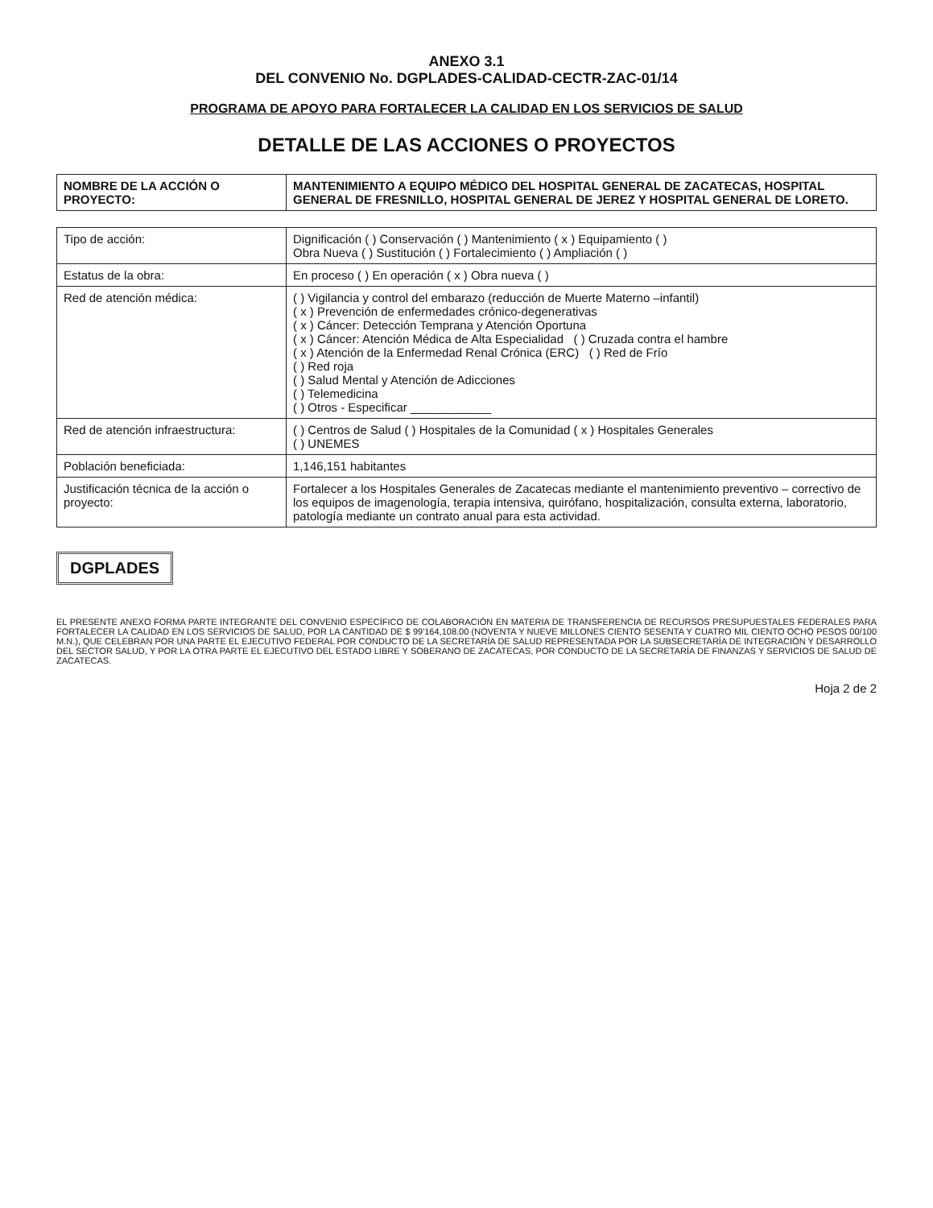ANEXO 3.1
DEL CONVENIO No. DGPLADES-CALIDAD-CECTR-ZAC-01/14
PROGRAMA DE APOYO PARA FORTALECER LA CALIDAD EN LOS SERVICIOS DE SALUD
DETALLE DE LAS ACCIONES O PROYECTOS
| NOMBRE DE LA ACCIÓN O PROYECTO: | MANTENIMIENTO A EQUIPO MÉDICO DEL HOSPITAL GENERAL DE ZACATECAS, HOSPITAL GENERAL DE FRESNILLO, HOSPITAL GENERAL DE JEREZ Y HOSPITAL GENERAL DE LORETO. |
| --- | --- |
| Tipo de acción: | Dignificación ( ) Conservación ( ) Mantenimiento ( x ) Equipamiento ( ) Obra Nueva ( ) Sustitución ( ) Fortalecimiento ( ) Ampliación ( ) |
| Estatus de la obra: | En proceso ( ) En operación ( x ) Obra nueva ( ) |
| Red de atención médica: | ( ) Vigilancia y control del embarazo (reducción de Muerte Materno –infantil) ( x ) Prevención de enfermedades crónico-degenerativas ( x ) Cáncer: Detección Temprana y Atención Oportuna ( x ) Cáncer: Atención Médica de Alta Especialidad ( ) Cruzada contra el hambre ( x ) Atención de la Enfermedad Renal Crónica (ERC) ( ) Red de Frío ( ) Red roja ( ) Salud Mental y Atención de Adicciones ( ) Telemedicina ( ) Otros - Especificar ____________ |
| Red de atención infraestructura: | ( ) Centros de Salud ( ) Hospitales de la Comunidad ( x ) Hospitales Generales ( ) UNEMES |
| Población beneficiada: | 1,146,151 habitantes |
| Justificación técnica de la acción o proyecto: | Fortalecer a los Hospitales Generales de Zacatecas mediante el mantenimiento preventivo – correctivo de los equipos de imagenología, terapia intensiva, quirófano, hospitalización, consulta externa, laboratorio, patología mediante un contrato anual para esta actividad. |
DGPLADES
EL PRESENTE ANEXO FORMA PARTE INTEGRANTE DEL CONVENIO ESPECÍFICO DE COLABORACIÓN EN MATERIA DE TRANSFERENCIA DE RECURSOS PRESUPUESTALES FEDERALES PARA FORTALECER LA CALIDAD EN LOS SERVICIOS DE SALUD, POR LA CANTIDAD DE $ 99'164,108.00 (NOVENTA Y NUEVE MILLONES CIENTO SESENTA Y CUATRO MIL CIENTO OCHO PESOS 00/100 M.N.), QUE CELEBRAN POR UNA PARTE EL EJECUTIVO FEDERAL POR CONDUCTO DE LA SECRETARÍA DE SALUD REPRESENTADA POR LA SUBSECRETARÍA DE INTEGRACIÓN Y DESARROLLO DEL SECTOR SALUD, Y POR LA OTRA PARTE EL EJECUTIVO DEL ESTADO LIBRE Y SOBERANO DE ZACATECAS, POR CONDUCTO DE LA SECRETARÍA DE FINANZAS Y SERVICIOS DE SALUD DE ZACATECAS.
Hoja 2 de 2